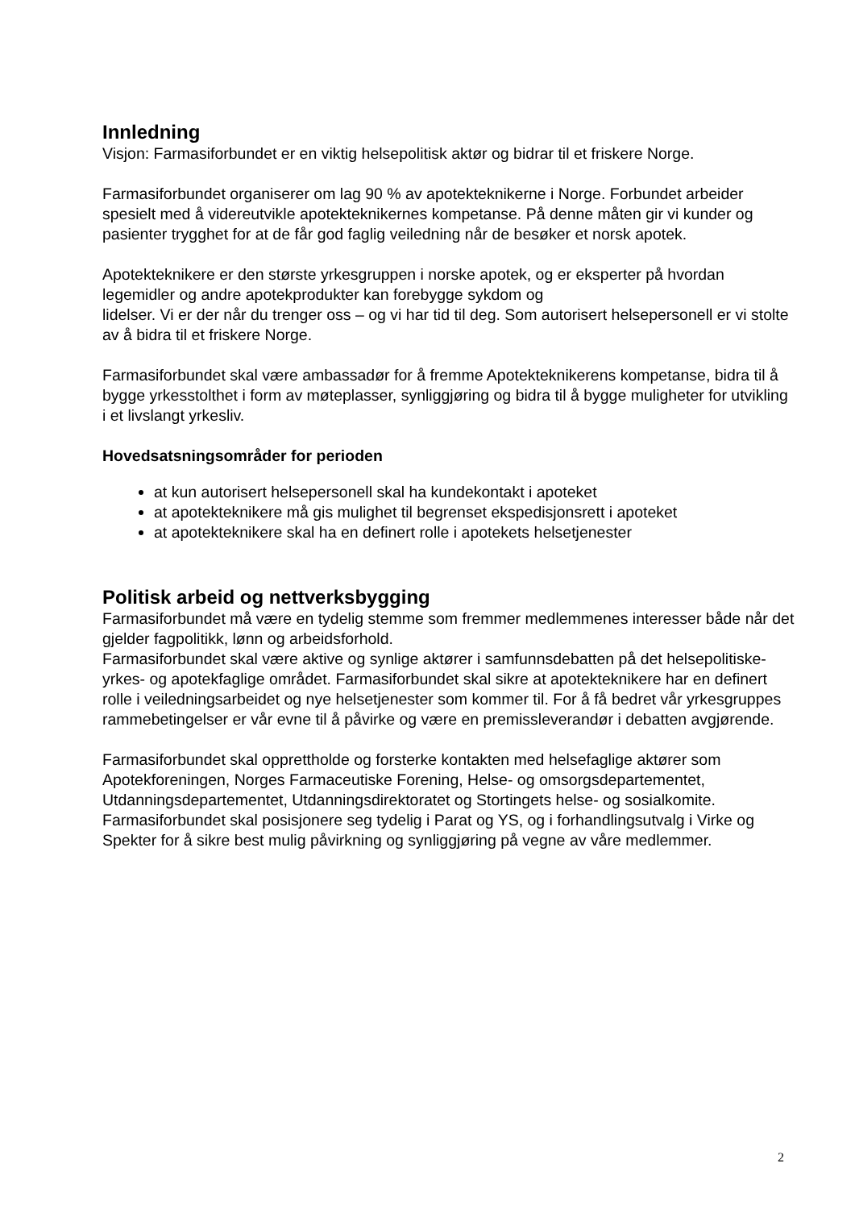Innledning
Visjon: Farmasiforbundet er en viktig helsepolitisk aktør og bidrar til et friskere Norge.
Farmasiforbundet organiserer om lag 90 % av apotekteknikerne i Norge. Forbundet arbeider spesielt med å videreutvikle apotekteknikernes kompetanse. På denne måten gir vi kunder og pasienter trygghet for at de får god faglig veiledning når de besøker et norsk apotek.
Apotekteknikere er den største yrkesgruppen i norske apotek, og er eksperter på hvordan legemidler og andre apotekprodukter kan forebygge sykdom og
lidelser. Vi er der når du trenger oss – og vi har tid til deg. Som autorisert helsepersonell er vi stolte av å bidra til et friskere Norge.
Farmasiforbundet skal være ambassadør for å fremme Apotekteknikerens kompetanse, bidra til å bygge yrkesstolthet i form av møteplasser, synliggjøring og bidra til å bygge muligheter for utvikling i et livslangt yrkesliv.
Hovedsatsningsområder for perioden
at kun autorisert helsepersonell skal ha kundekontakt i apoteket
at apotekteknikere må gis mulighet til begrenset ekspedisjonsrett i apoteket
at apotekteknikere skal ha en definert rolle i apotekets helsetjenester
Politisk arbeid og nettverksbygging
Farmasiforbundet må være en tydelig stemme som fremmer medlemmenes interesser både når det gjelder fagpolitikk, lønn og arbeidsforhold.
Farmasiforbundet skal være aktive og synlige aktører i samfunnsdebatten på det helsepolitiske- yrkes- og apotekfaglige området. Farmasiforbundet skal sikre at apotekteknikere har en definert rolle i veiledningsarbeidet og nye helsetjenester som kommer til. For å få bedret vår yrkesgruppes rammebetingelser er vår evne til å påvirke og være en premissleverandør i debatten avgjørende.
Farmasiforbundet skal opprettholde og forsterke kontakten med helsefaglige aktører som Apotekforeningen, Norges Farmaceutiske Forening, Helse- og omsorgsdepartementet, Utdanningsdepartementet, Utdanningsdirektoratet og Stortingets helse- og sosialkomite. Farmasiforbundet skal posisjonere seg tydelig i Parat og YS, og i forhandlingsutvalg i Virke og Spekter for å sikre best mulig påvirkning og synliggjøring på vegne av våre medlemmer.
2